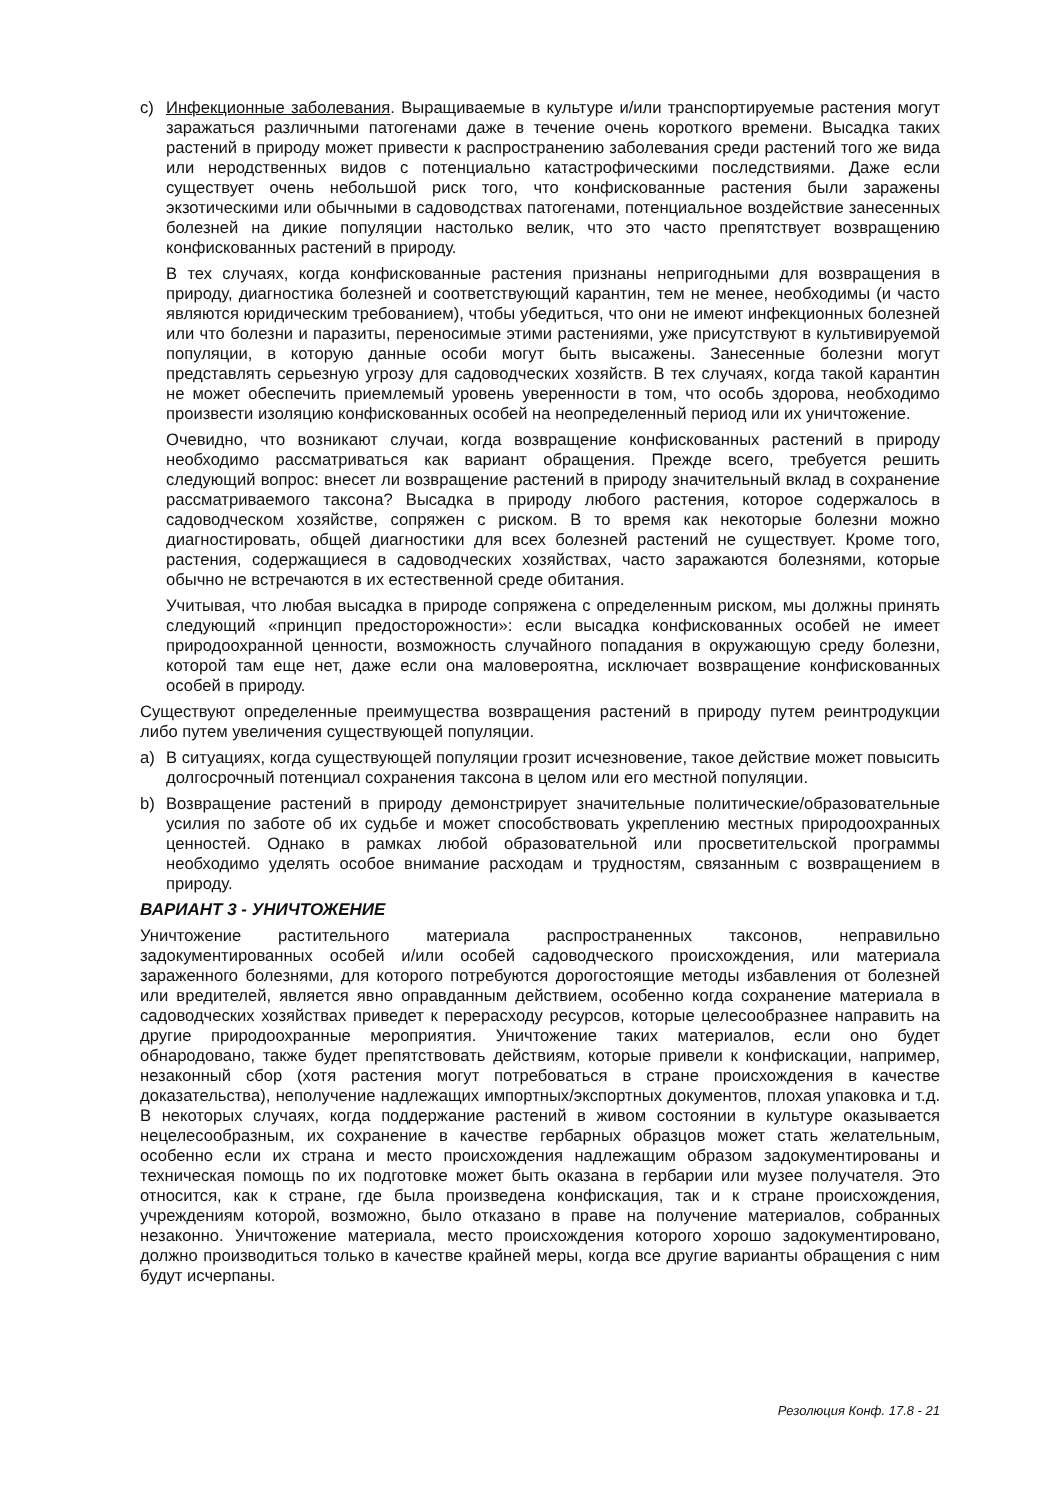c) Инфекционные заболевания. Выращиваемые в культуре и/или транспортируемые растения могут заражаться различными патогенами даже в течение очень короткого времени. Высадка таких растений в природу может привести к распространению заболевания среди растений того же вида или неродственных видов с потенциально катастрофическими последствиями. Даже если существует очень небольшой риск того, что конфискованные растения были заражены экзотическими или обычными в садоводствах патогенами, потенциальное воздействие занесенных болезней на дикие популяции настолько велик, что это часто препятствует возвращению конфискованных растений в природу.
В тех случаях, когда конфискованные растения признаны непригодными для возвращения в природу, диагностика болезней и соответствующий карантин, тем не менее, необходимы (и часто являются юридическим требованием), чтобы убедиться, что они не имеют инфекционных болезней или что болезни и паразиты, переносимые этими растениями, уже присутствуют в культивируемой популяции, в которую данные особи могут быть высажены. Занесенные болезни могут представлять серьезную угрозу для садоводческих хозяйств. В тех случаях, когда такой карантин не может обеспечить приемлемый уровень уверенности в том, что особь здорова, необходимо произвести изоляцию конфискованных особей на неопределенный период или их уничтожение.
Очевидно, что возникают случаи, когда возвращение конфискованных растений в природу необходимо рассматриваться как вариант обращения. Прежде всего, требуется решить следующий вопрос: внесет ли возвращение растений в природу значительный вклад в сохранение рассматриваемого таксона? Высадка в природу любого растения, которое содержалось в садоводческом хозяйстве, сопряжен с риском. В то время как некоторые болезни можно диагностировать, общей диагностики для всех болезней растений не существует. Кроме того, растения, содержащиеся в садоводческих хозяйствах, часто заражаются болезнями, которые обычно не встречаются в их естественной среде обитания.
Учитывая, что любая высадка в природе сопряжена с определенным риском, мы должны принять следующий «принцип предосторожности»: если высадка конфискованных особей не имеет природоохранной ценности, возможность случайного попадания в окружающую среду болезни, которой там еще нет, даже если она маловероятна, исключает возвращение конфискованных особей в природу.
Существуют определенные преимущества возвращения растений в природу путем реинтродукции либо путем увеличения существующей популяции.
a) В ситуациях, когда существующей популяции грозит исчезновение, такое действие может повысить долгосрочный потенциал сохранения таксона в целом или его местной популяции.
b) Возвращение растений в природу демонстрирует значительные политические/образовательные усилия по заботе об их судьбе и может способствовать укреплению местных природоохранных ценностей. Однако в рамках любой образовательной или просветительской программы необходимо уделять особое внимание расходам и трудностям, связанным с возвращением в природу.
ВАРИАНТ 3 - УНИЧТОЖЕНИЕ
Уничтожение растительного материала распространенных таксонов, неправильно задокументированных особей и/или особей садоводческого происхождения, или материала зараженного болезнями, для которого потребуются дорогостоящие методы избавления от болезней или вредителей, является явно оправданным действием, особенно когда сохранение материала в садоводческих хозяйствах приведет к перерасходу ресурсов, которые целесообразнее направить на другие природоохранные мероприятия. Уничтожение таких материалов, если оно будет обнародовано, также будет препятствовать действиям, которые привели к конфискации, например, незаконный сбор (хотя растения могут потребоваться в стране происхождения в качестве доказательства), неполучение надлежащих импортных/экспортных документов, плохая упаковка и т.д. В некоторых случаях, когда поддержание растений в живом состоянии в культуре оказывается нецелесообразным, их сохранение в качестве гербарных образцов может стать желательным, особенно если их страна и место происхождения надлежащим образом задокументированы и техническая помощь по их подготовке может быть оказана в гербарии или музее получателя. Это относится, как к стране, где была произведена конфискация, так и к стране происхождения, учреждениям которой, возможно, было отказано в праве на получение материалов, собранных незаконно. Уничтожение материала, место происхождения которого хорошо задокументировано, должно производиться только в качестве крайней меры, когда все другие варианты обращения с ним будут исчерпаны.
Резолюция Конф. 17.8 - 21